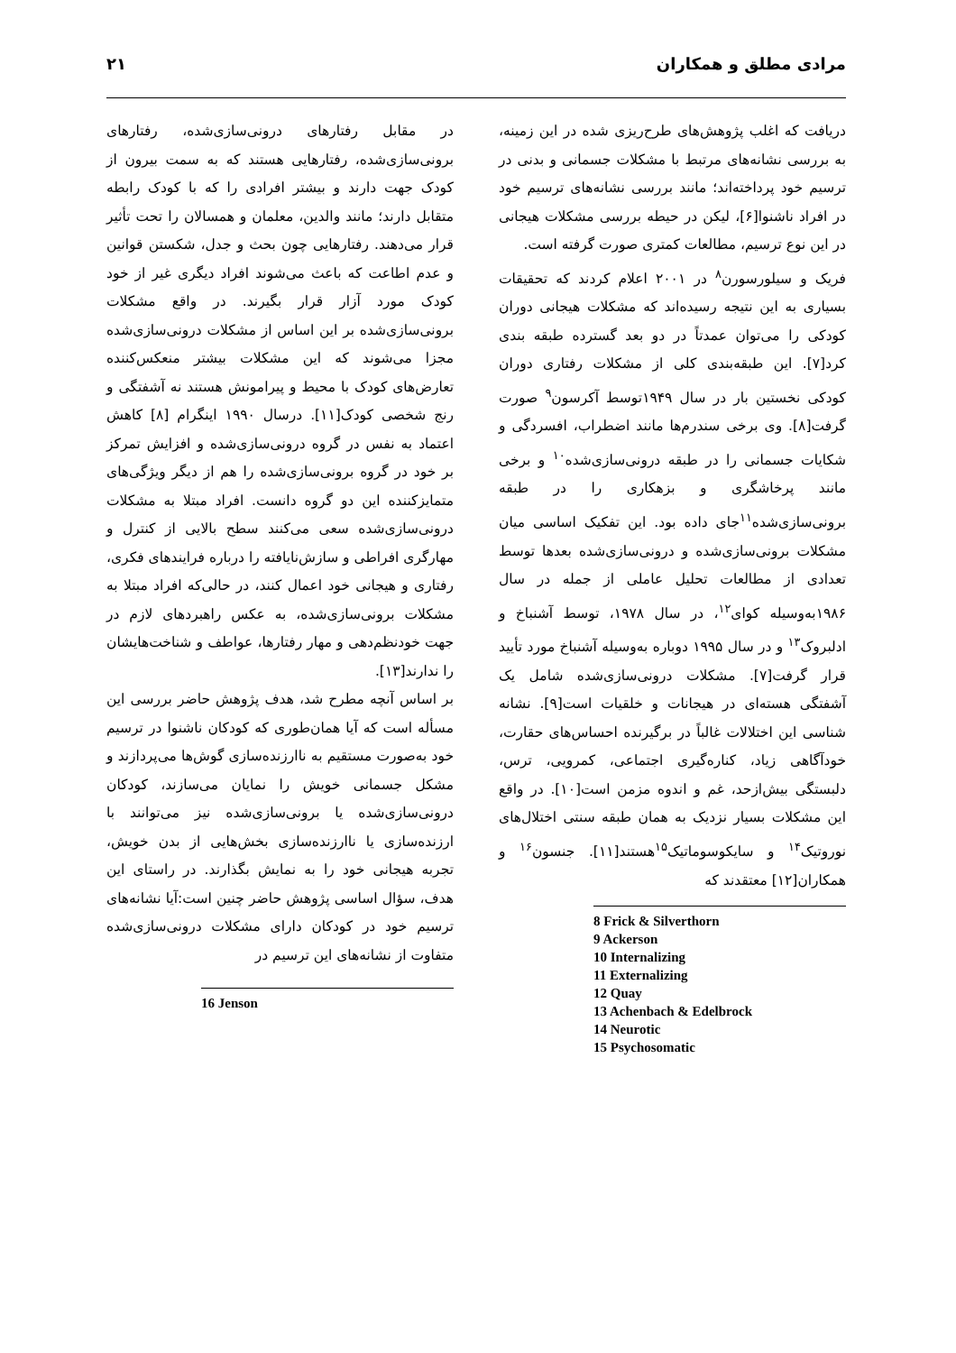مرادی مطلق و همکاران ۲۱
دریافت که اغلب پژوهش‌های طرح‌ریزی شده در این زمینه، به بررسی نشانه‌های مرتبط با مشکلات جسمانی و بدنی در ترسیم خود پرداخته‌اند؛ مانند بررسی نشانه‌های ترسیم خود در افراد ناشنوا[۶]، لیکن در حیطه بررسی مشکلات هیجانی در این نوع ترسیم، مطالعات کمتری صورت گرفته است.
فریک و سیلورسورن<sup>۸</sup> در ۲۰۰۱ اعلام کردند که تحقیقات بسیاری به این نتیجه رسیده‌اند که مشکلات هیجانی دوران کودکی را می‌توان عمدتاً در دو بعد گسترده طبقه بندی کرد[۷]. این طبقه‌بندی کلی از مشکلات رفتاری دوران کودکی نخستین بار در سال ۱۹۴۹توسط آکرسون<sup>۹</sup> صورت گرفت[۸]. وی برخی سندرم‌ها مانند اضطراب، افسردگی و شکایات جسمانی را در طبقه درونی‌سازی‌شده<sup>۱۰</sup> و برخی مانند پرخاشگری و بزهکاری را در طبقه برونی‌سازی‌شده<sup>۱۱</sup>جای داده بود. این تفکیک اساسی میان مشکلات برونی‌سازی‌شده و درونی‌سازی‌شده بعدها توسط تعدادی از مطالعات تحلیل عاملی از جمله در سال ۱۹۸۶به‌وسیله کوای<sup>۱۲</sup>، در سال ۱۹۷۸، توسط آشنباخ و ادلبروک<sup>۱۳</sup> و در سال ۱۹۹۵ دوباره به‌وسیله آشنباخ مورد تأیید قرار گرفت[۷]. مشکلات درونی‌سازی‌شده شامل یک آشفتگی هسته‌ای در هیجانات و خلقیات است[۹]. نشانه شناسی این اختلالات غالباً در برگیرنده احساس‌های حقارت، خودآگاهی زیاد، کناره‌گیری اجتماعی، کمرویی، ترس، دلبستگی بیش‌ازحد، غم و اندوه مزمن است[۱۰]. در واقع این مشکلات بسیار نزدیک به همان طبقه سنتی اختلال‌های نوروتیک<sup>۱۴</sup> و سایکوسوماتیک<sup>۱۵</sup>هستند[۱۱]. جنسون<sup>۱۶</sup> و همکاران[۱۲] معتقدند که
8 Frick & Silverthorn
9 Ackerson
10 Internalizing
11 Externalizing
12 Quay
13 Achenbach & Edelbrock
14 Neurotic
15 Psychosomatic
در مقابل رفتارهای درونی‌سازی‌شده، رفتارهای برونی‌سازی‌شده، رفتارهایی هستند که به سمت بیرون از کودک جهت دارند و بیشتر افرادی را که با کودک رابطه متقابل دارند؛ مانند والدین، معلمان و همسالان را تحت تأثیر قرار می‌دهند. رفتارهایی چون بحث و جدل، شکستن قوانین و عدم اطاعت که باعث می‌شوند افراد دیگری غیر از خود کودک مورد آزار قرار بگیرند. در واقع مشکلات برونی‌سازی‌شده بر این اساس از مشکلات درونی‌سازی‌شده مجزا می‌شوند که این مشکلات بیشتر منعکس‌کننده تعارض‌های کودک با محیط و پیرامونش هستند نه آشفتگی و رنج شخصی کودک[۱۱]. درسال ۱۹۹۰ اینگرام [۸] کاهش اعتماد به نفس در گروه درونی‌سازی‌شده و افزایش تمرکز بر خود در گروه برونی‌سازی‌شده را هم از دیگر ویژگی‌های متمایزکننده این دو گروه دانست. افراد مبتلا به مشکلات درونی‌سازی‌شده سعی می‌کنند سطح بالایی از کنترل و مهارگری افراطی و سازش‌نایافته را درباره فرایندهای فکری، رفتاری و هیجانی خود اعمال کنند، در حالی‌که افراد مبتلا به مشکلات برونی‌سازی‌شده، به عکس راهبردهای لازم در جهت خودنظم‌دهی و مهار رفتارها، عواطف و شناخت‌هایشان را ندارند[۱۳].
بر اساس آنچه مطرح شد، هدف پژوهش حاضر بررسی این مسأله است که آیا همان‌طوری که کودکان ناشنوا در ترسیم خود به‌صورت مستقیم به ناارزنده‌سازی گوش‌ها می‌پردازند و مشکل جسمانی خویش را نمایان می‌سازند، کودکان درونی‌سازی‌شده یا برونی‌سازی‌شده نیز می‌توانند با ارزنده‌سازی یا ناارزنده‌سازی بخش‌هایی از بدن خویش، تجربه هیجانی خود را به نمایش بگذارند. در راستای این هدف، سؤال اساسی پژوهش حاضر چنین است:آیا نشانه‌های ترسیم خود در کودکان دارای مشکلات درونی‌سازی‌شده متفاوت از نشانه‌های این ترسیم در
16 Jenson